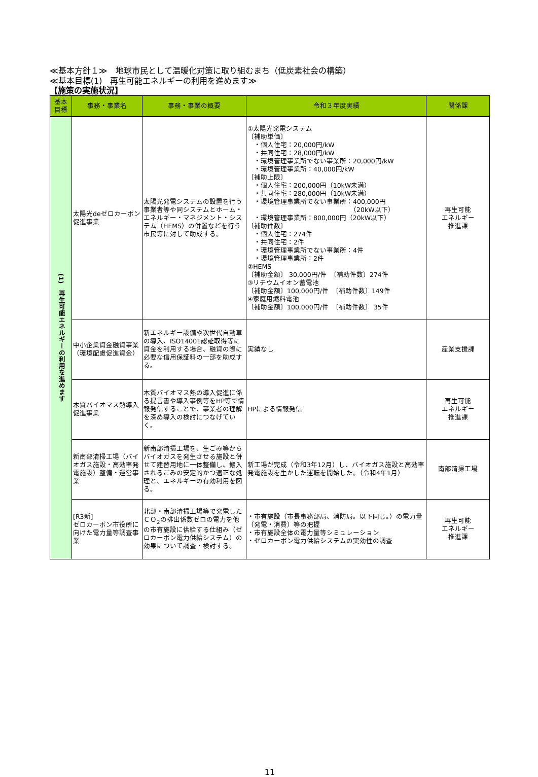≪基本方針１≫　地球市民として温暖化対策に取り組むまち（低炭素社会の構築）
≪基本目標(1)　再生可能エネルギーの利用を進めます≫
【施策の実施状況】
| 基本 目標 | 事務・事業名 | 事務・事業の概要 | 令和３年度実績 | 関係課 |
| --- | --- | --- | --- | --- |
| (1) 再生可能エネルギーの利用を進めます | 太陽光deゼロカーボン促進事業 | 太陽光発電システムの設置を行う事業者等や同システムとホーム・エネルギー・マネジメント・システム（HEMS）の併置などを行う市民等に対して助成する。 | ①太陽光発電システム 〔補助単価〕 ・個人住宅：20,000円/kW ・共同住宅：28,000円/kW ・環境管理事業所でない事業所：20,000円/kW ・環境管理事業所：40,000円/kW 〔補助上限〕 ・個人住宅：200,000円（10kW未満） ・共同住宅：280,000円（10kW未満） ・環境管理事業所でない事業所：400,000円 （20kW以下） ・環境管理事業所：800,000円（20kW以下） 〔補助件数〕 ・個人住宅：274件 ・共同住宅：2件 ・環境管理事業所でない事業所：4件 ・環境管理事業所：2件 ②HEMS 〔補助金額〕 30,000円/件 〔補助件数〕274件 ③リチウムイオン蓄電池 〔補助金額〕100,000円/件 〔補助件数〕149件 ④家庭用燃料電池 〔補助金額〕100,000円/件 〔補助件数〕 35件 | 再生可能 エネルギー 推進課 |
| | 中小企業資金融資事業（環境配慮促進資金） | 新エネルギー設備や次世代自動車の導入、ISO14001認証取得等に資金を利用する場合、融資の際に必要な信用保証料の一部を助成する。 | 実績なし | 産業支援課 |
| | 木質バイオマス熱導入促進事業 | 木質バイオマス熱の導入促進に係る提言書や導入事例等をHP等で情報発信することで、事業者の理解を深め導入の検討につなげていく。 | HPによる情報発信 | 再生可能 エネルギー 推進課 |
| | 新南部清掃工場（バイオガス施設・高効率発電施設）整備・運営事業 | 新南部清掃工場を、生ごみ等からバイオガスを発生させる施設と併せて建替用地に一体整備し、搬入されるごみの安定的かつ適正な処理と、エネルギーの有効利用を図る。 | 新工場が完成（令和3年12月）し、バイオガス施設と高効率発電施設を生かした運転を開始した。（令和4年1月） | 南部清掃工場 |
| | [R3新] ゼロカーボン市役所に向けた電力量等調査事業 | 北部・南部清掃工場等で発電したＣＯ<sub>2</sub>の排出係数ゼロの電力を他の市有施設に供給する仕組み（ゼロカーボン電力供給システム）の効果について調査・検討する。 | ・市有施設（市長事務部局、消防局。以下同じ。）の電力量（発電・消費）等の把握 ・市有施設全体の電力量等シミュレーション ・ゼロカーボン電力供給システムの実効性の調査 | 再生可能 エネルギー 推進課 |
11